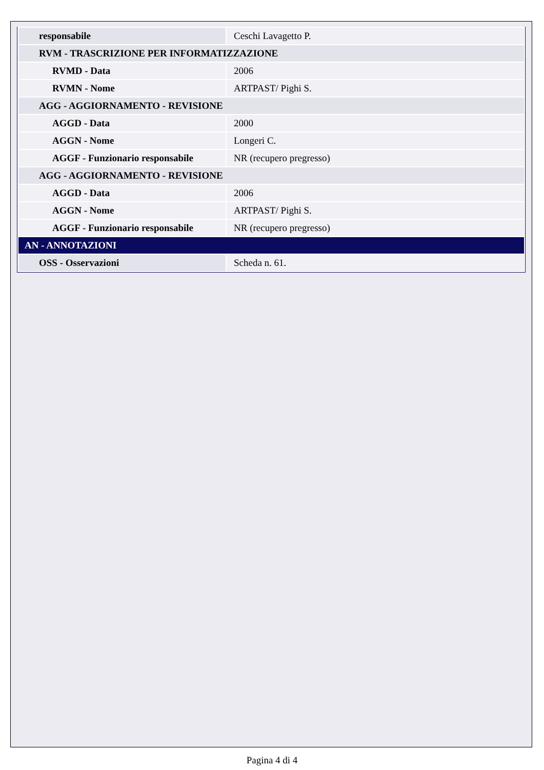| responsabile | Ceschi Lavagetto P. |
| RVM - TRASCRIZIONE PER INFORMATIZZAZIONE | |
| RVMD - Data | 2006 |
| RVMN - Nome | ARTPAST/ Pighi S. |
| AGG - AGGIORNAMENTO - REVISIONE | |
| AGGD - Data | 2000 |
| AGGN - Nome | Longeri C. |
| AGGF - Funzionario responsabile | NR (recupero pregresso) |
| AGG - AGGIORNAMENTO - REVISIONE | |
| AGGD - Data | 2006 |
| AGGN - Nome | ARTPAST/ Pighi S. |
| AGGF - Funzionario responsabile | NR (recupero pregresso) |
| AN - ANNOTAZIONI | |
| OSS - Osservazioni | Scheda n. 61. |
Pagina 4 di 4